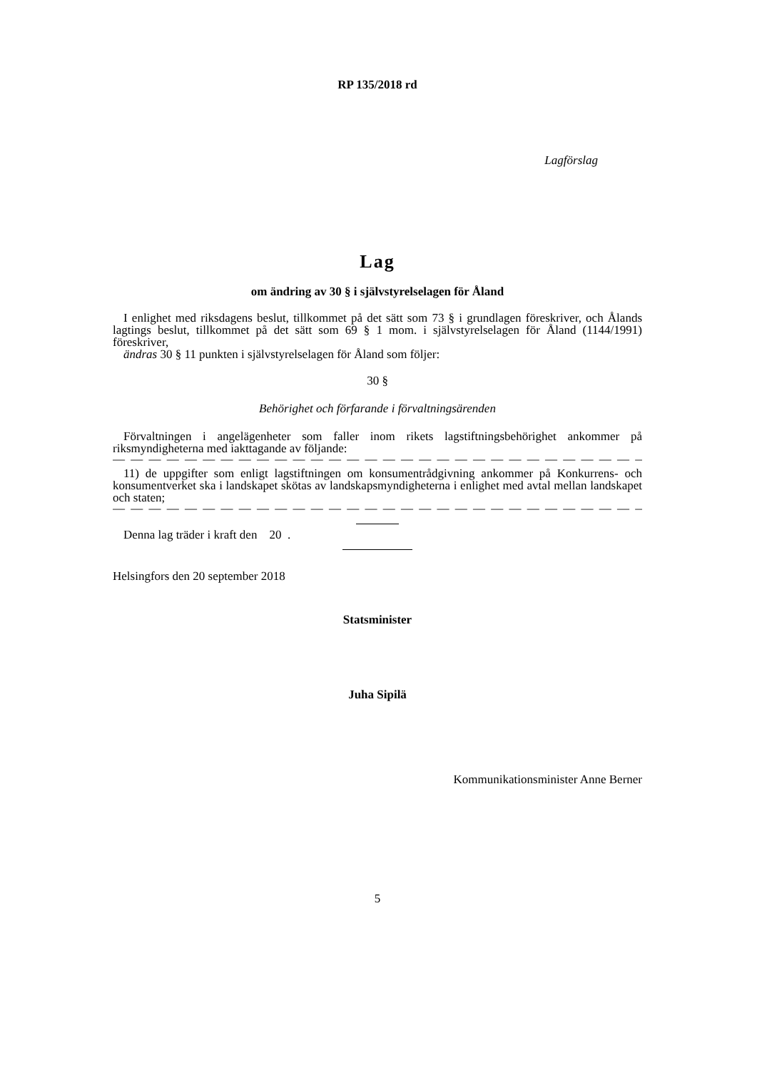RP 135/2018 rd
Lagförslag
Lag
om ändring av 30 § i självstyrelselagen för Åland
I enlighet med riksdagens beslut, tillkommet på det sätt som 73 § i grundlagen föreskriver, och Ålands lagtings beslut, tillkommet på det sätt som 69 § 1 mom. i självstyrelselagen för Åland (1144/1991) föreskriver,
ändras 30 § 11 punkten i självstyrelselagen för Åland som följer:
30 §
Behörighet och förfarande i förvaltningsärenden
Förvaltningen i angelägenheter som faller inom rikets lagstiftningsbehörighet ankommer på riksmyndigheterna med iakttagande av följande:
— — — — — — — — — — — — — — — — — — — — — — — — — — — — — —
11) de uppgifter som enligt lagstiftningen om konsumentrådgivning ankommer på Konkurrens- och konsumentverket ska i landskapet skötas av landskapsmyndigheterna i enlighet med avtal mellan landskapet och staten;
— — — — — — — — — — — — — — — — — — — — — — — — — — — — — —
Denna lag träder i kraft den 20 .
Helsingfors den 20 september 2018
Statsminister
Juha Sipilä
Kommunikationsminister Anne Berner
5